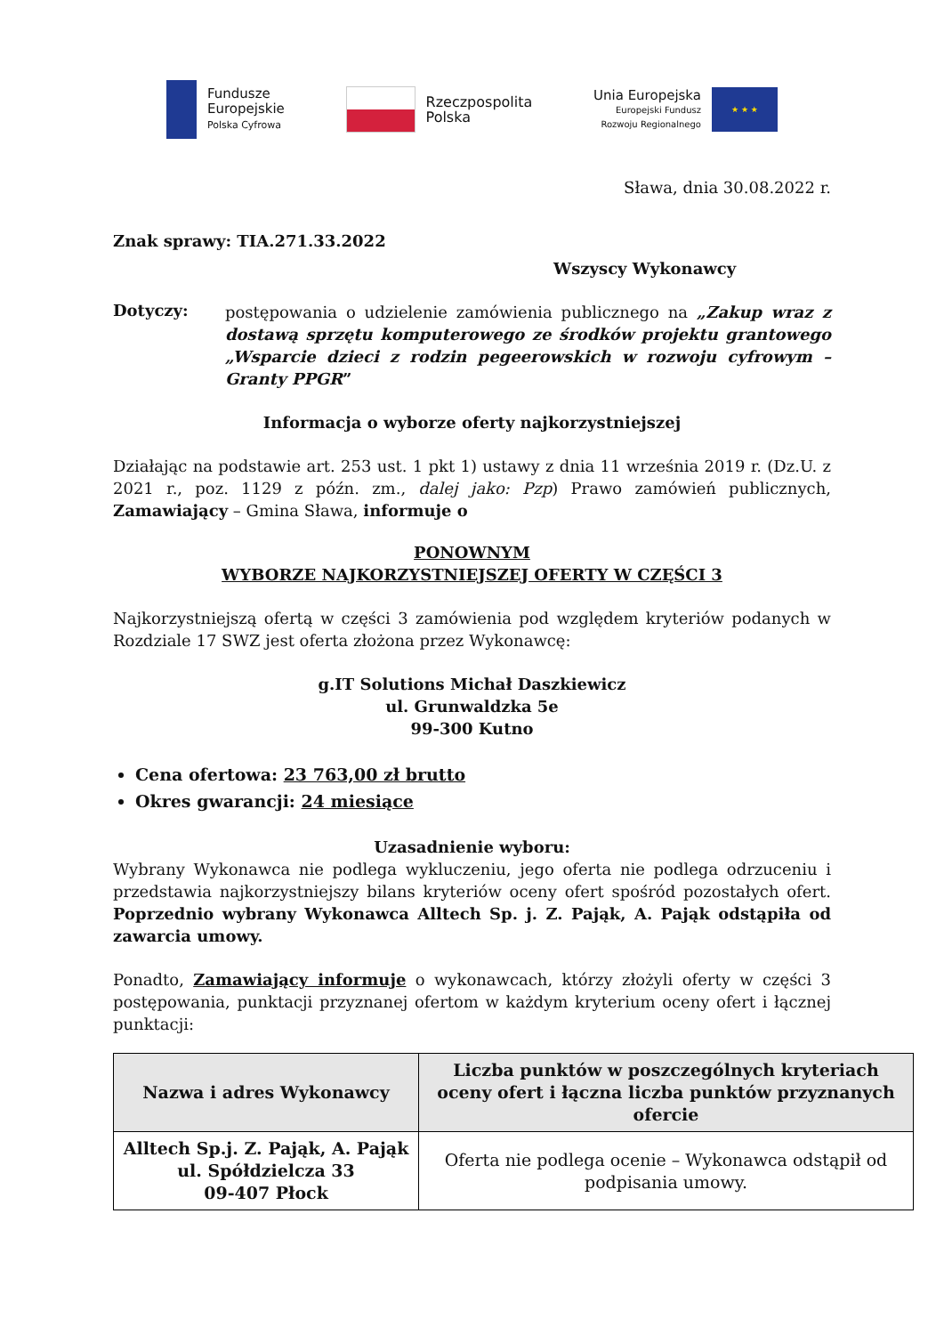Fundusze
Europejskie
Polska Cyfrowa
Rzeczpospolita
Polska
Unia Europejska
Europejski Fundusz
Rozwoju Regionalnego
★ ★ ★
Sława, dnia 30.08.2022 r.
Znak sprawy: TIA.271.33.2022
Wszyscy Wykonawcy
Dotyczy:
postępowania o udzielenie zamówienia publicznego na „Zakup wraz z dostawą sprzętu komputerowego ze środków projektu grantowego „Wsparcie dzieci z rodzin pegeerowskich w rozwoju cyfrowym – Granty PPGR”
Informacja o wyborze oferty najkorzystniejszej
Działając na podstawie art. 253 ust. 1 pkt 1) ustawy z dnia 11 września 2019 r. (Dz.U. z 2021 r., poz. 1129 z późn. zm., dalej jako: Pzp) Prawo zamówień publicznych, Zamawiający – Gmina Sława, informuje o
PONOWNYM
WYBORZE NAJKORZYSTNIEJSZEJ OFERTY W CZĘŚCI 3
Najkorzystniejszą ofertą w części 3 zamówienia pod względem kryteriów podanych w Rozdziale 17 SWZ jest oferta złożona przez Wykonawcę:
g.IT Solutions Michał Daszkiewicz
ul. Grunwaldzka 5e
99-300 Kutno
Cena ofertowa: 23 763,00 zł brutto
Okres gwarancji: 24 miesiące
Uzasadnienie wyboru:
Wybrany Wykonawca nie podlega wykluczeniu, jego oferta nie podlega odrzuceniu i przedstawia najkorzystniejszy bilans kryteriów oceny ofert spośród pozostałych ofert. Poprzednio wybrany Wykonawca Alltech Sp. j. Z. Pająk, A. Pająk odstąpiła od zawarcia umowy.
Ponadto, Zamawiający informuje o wykonawcach, którzy złożyli oferty w części 3 postępowania, punktacji przyznanej ofertom w każdym kryterium oceny ofert i łącznej punktacji:
| Nazwa i adres Wykonawcy | Liczba punktów w poszczególnych kryteriach oceny ofert i łączna liczba punktów przyznanych ofercie |
| --- | --- |
| Alltech Sp.j. Z. Pająk, A. Pająk ul. Spółdzielcza 33 09-407 Płock | Oferta nie podlega ocenie – Wykonawca odstąpił od podpisania umowy. |